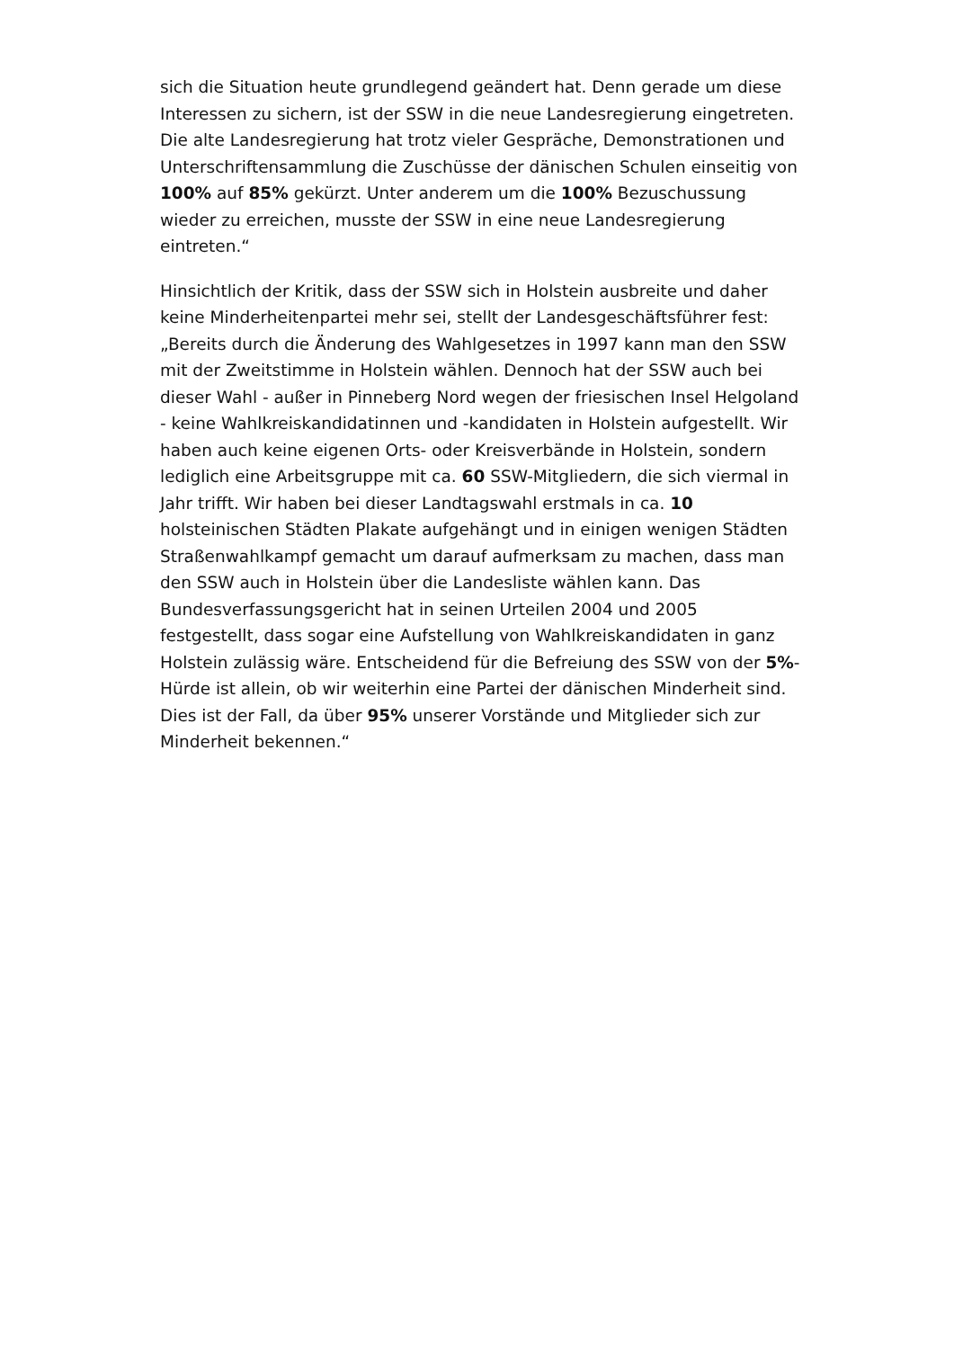sich die Situation heute grundlegend geändert hat. Denn gerade um diese Interessen zu sichern, ist der SSW in die neue Landesregierung eingetreten. Die alte Landesregierung hat trotz vieler Gespräche, Demonstrationen und Unterschriftensammlung die Zuschüsse der dänischen Schulen einseitig von 100% auf 85% gekürzt. Unter anderem um die 100% Bezuschussung wieder zu erreichen, musste der SSW in eine neue Landesregierung eintreten.“
Hinsichtlich der Kritik, dass der SSW sich in Holstein ausbreite und daher keine Minderheitenpartei mehr sei, stellt der Landesgeschäftsführer fest: „Bereits durch die Änderung des Wahlgesetzes in 1997 kann man den SSW mit der Zweitstimme in Holstein wählen. Dennoch hat der SSW auch bei dieser Wahl - außer in Pinneberg Nord wegen der friesischen Insel Helgoland - keine Wahlkreiskandidatinnen und -kandidaten in Holstein aufgestellt. Wir haben auch keine eigenen Orts- oder Kreisverbände in Holstein, sondern lediglich eine Arbeitsgruppe mit ca. 60 SSW-Mitgliedern, die sich viermal in Jahr trifft. Wir haben bei dieser Landtagswahl erstmals in ca. 10 holsteinischen Städten Plakate aufgehängt und in einigen wenigen Städten Straßenwahlkampf gemacht um darauf aufmerksam zu machen, dass man den SSW auch in Holstein über die Landesliste wählen kann. Das Bundesverfassungsgericht hat in seinen Urteilen 2004 und 2005 festgestellt, dass sogar eine Aufstellung von Wahlkreiskandidaten in ganz Holstein zulässig wäre. Entscheidend für die Befreiung des SSW von der 5%-Hürde ist allein, ob wir weiterhin eine Partei der dänischen Minderheit sind. Dies ist der Fall, da über 95% unserer Vorstände und Mitglieder sich zur Minderheit bekennen.“